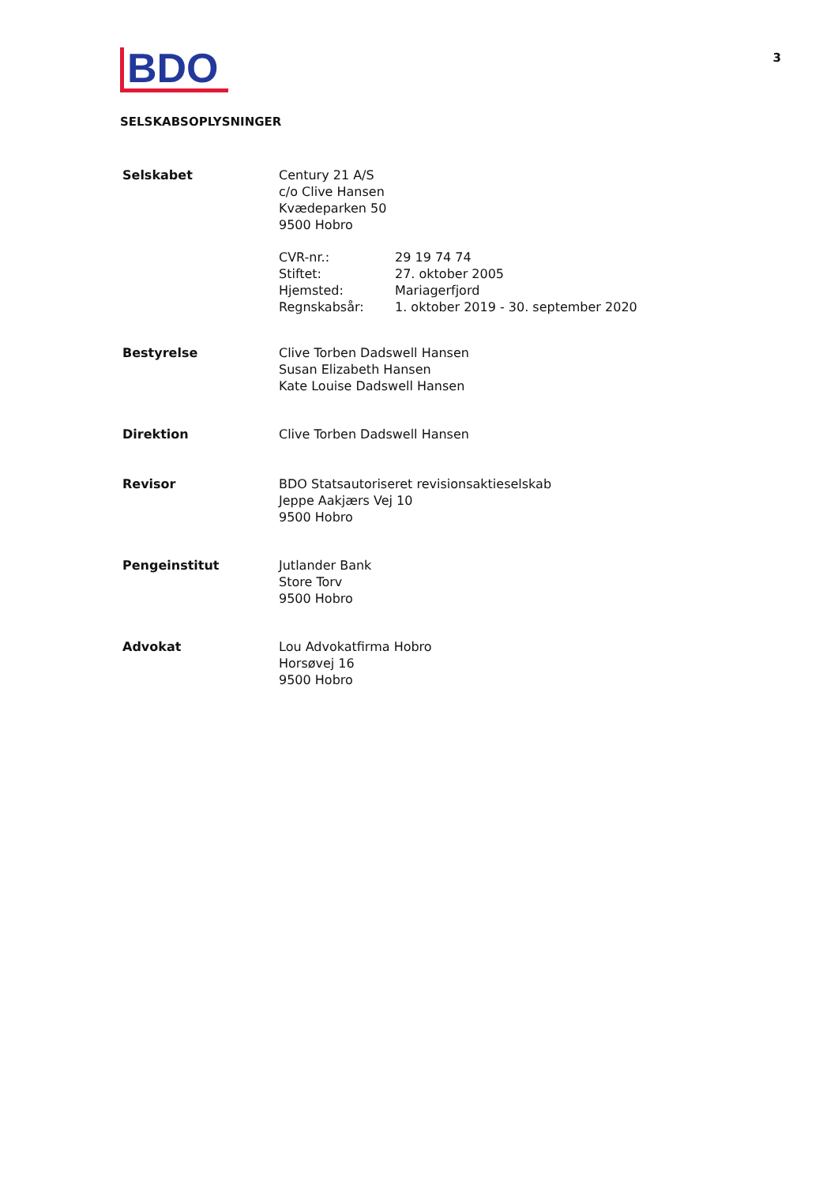BDO
3
SELSKABSOPLYSNINGER
Selskabet Century 21 A/S
c/o Clive Hansen
Kvædeparken 50
9500 Hobro
CVR-nr.:
Stiftet:
Hjemsted:
Regnskabsår:
29 19 74 74
27. oktober 2005
Mariagerfjord
1. oktober 2019 - 30. september 2020
Bestyrelse Clive Torben Dadswell Hansen
Susan Elizabeth Hansen
Kate Louise Dadswell Hansen
Direktion Clive Torben Dadswell Hansen
Revisor BDO Statsautoriseret revisionsaktieselskab
Jeppe Aakjærs Vej 10
9500 Hobro
Pengeinstitut Jutlander Bank
Store Torv
9500 Hobro
Advokat Lou Advokatfirma Hobro
Horsøvej 16
9500 Hobro